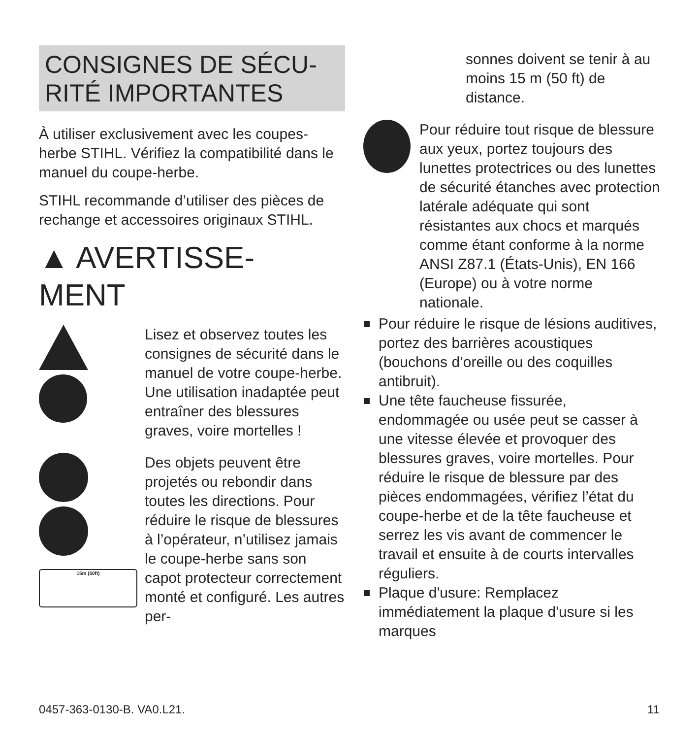CONSIGNES DE SÉCU-
RITÉ IMPORTANTES
À utiliser exclusivement avec les coupes-herbe STIHL. Vérifiez la compatibilité dans le manuel du coupe-herbe.
STIHL recommande d’utiliser des pièces de rechange et accessoires originaux STIHL.
▲ AVERTISSE-
MENT
Lisez et observez toutes les consignes de sécurité dans le manuel de votre coupe-herbe. Une utilisation inadaptée peut entraîner des blessures graves, voire mortelles !
15m (50ft)
Des objets peuvent être projetés ou rebondir dans toutes les directions. Pour réduire le risque de blessures à l’opérateur, n’utilisez jamais le coupe-herbe sans son capot protecteur correctement monté et configuré. Les autres per-
sonnes doivent se tenir à au moins 15 m (50 ft) de distance.
Pour réduire tout risque de blessure aux yeux, portez toujours des lunettes protectrices ou des lunettes de sécurité étanches avec protection latérale adéquate qui sont résistantes aux chocs et marqués comme étant conforme à la norme ANSI Z87.1 (États-Unis), EN 166 (Europe) ou à votre norme nationale.
Pour réduire le risque de lésions auditives, portez des barrières acoustiques (bouchons d’oreille ou des coquilles antibruit).
Une tête faucheuse fissurée, endommagée ou usée peut se casser à une vitesse élevée et provoquer des blessures graves, voire mortelles. Pour réduire le risque de blessure par des pièces endommagées, vérifiez l’état du coupe-herbe et de la tête faucheuse et serrez les vis avant de commencer le travail et ensuite à de courts intervalles réguliers.
Plaque d'usure: Remplacez immédiatement la plaque d'usure si les marques
0457-363-0130-B. VA0.L21. 11